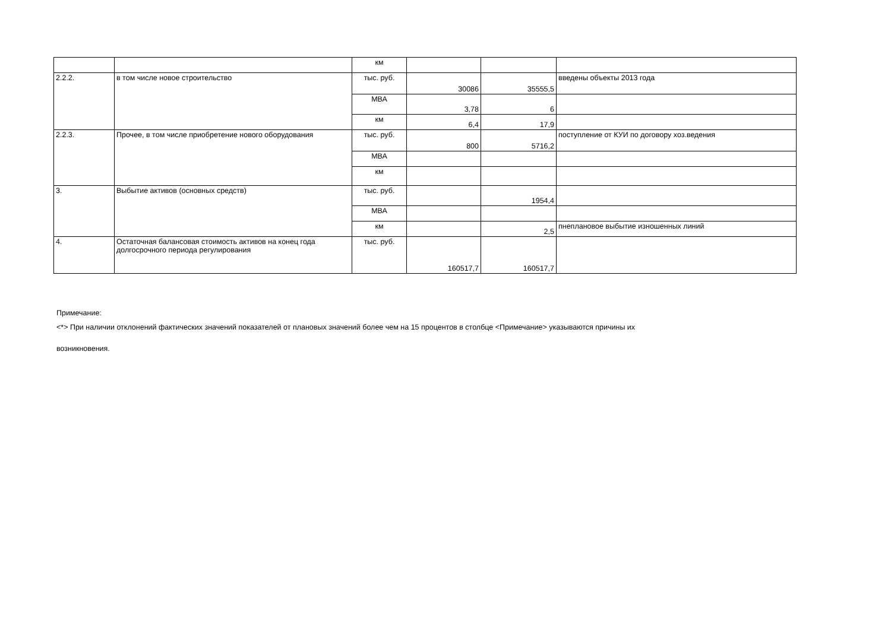| | | км | | | |
| 2.2.2. | в том числе новое строительство | тыс. руб. | 30086 | 35555,5 | введены объекты 2013 года |
| | | МВА | 3,78 | 6 | |
| | | км | 6,4 | 17,9 | |
| 2.2.3. | Прочее, в том числе приобретение нового оборудования | тыс. руб. | 800 | 5716,2 | поступление от КУИ по договору хоз.ведения |
| | | МВА | | | |
| | | км | | | |
| 3. | Выбытие активов (основных средств) | тыс. руб. | | 1954,4 | |
| | | МВА | | | |
| | | км | | 2,5 | пнеплановое выбытие изношенных линий |
| 4. | Остаточная балансовая стоимость активов на конец года долгосрочного периода регулирования | тыс. руб. | 160517,7 | 160517,7 | |
Примечание:
<*> При наличии отклонений фактических значений показателей от плановых значений более чем на 15 процентов в столбце <Примечание> указываются причины их
возникновения.